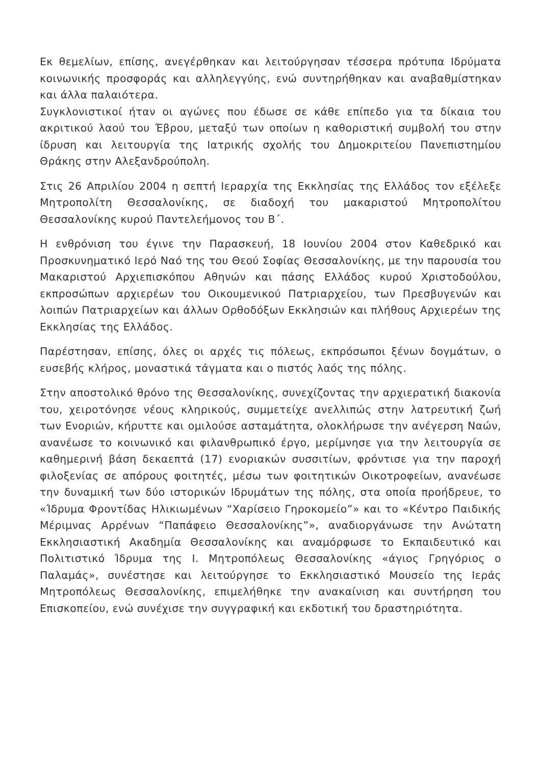Εκ θεμελίων, επίσης, ανεγέρθηκαν και λειτούργησαν τέσσερα πρότυπα Ιδρύματα κοινωνικής προσφοράς και αλληλεγγύης, ενώ συντηρήθηκαν και αναβαθμίστηκαν και άλλα παλαιότερα.
Συγκλονιστικοί ήταν οι αγώνες που έδωσε σε κάθε επίπεδο για τα δίκαια του ακριτικού λαού του Έβρου, μεταξύ των οποίων η καθοριστική συμβολή του στην ίδρυση και λειτουργία της Ιατρικής σχολής του Δημοκριτείου Πανεπιστημίου Θράκης στην Αλεξανδρούπολη.
Στις 26 Απριλίου 2004 η σεπτή Ιεραρχία της Εκκλησίας της Ελλάδος τον εξέλεξε Μητροπολίτη Θεσσαλονίκης, σε διαδοχή του μακαριστού Μητροπολίτου Θεσσαλονίκης κυρού Παντελεήμονος του Β΄.
Η ενθρόνιση του έγινε την Παρασκευή, 18 Ιουνίου 2004 στον Καθεδρικό και Προσκυνηματικό Ιερό Ναό της του Θεού Σοφίας Θεσσαλονίκης, με την παρουσία του Μακαριστού Αρχιεπισκόπου Αθηνών και πάσης Ελλάδος κυρού Χριστοδούλου, εκπροσώπων αρχιερέων του Οικουμενικού Πατριαρχείου, των Πρεσβυγενών και λοιπών Πατριαρχείων και άλλων Ορθοδόξων Εκκλησιών και πλήθους Αρχιερέων της Εκκλησίας της Ελλάδος.
Παρέστησαν, επίσης, όλες οι αρχές τις πόλεως, εκπρόσωποι ξένων δογμάτων, ο ευσεβής κλήρος, μοναστικά τάγματα και ο πιστός λαός της πόλης.
Στην αποστολικό θρόνο της Θεσσαλονίκης, συνεχίζοντας την αρχιερατική διακονία του, χειροτόνησε νέους κληρικούς, συμμετείχε ανελλιπώς στην λατρευτική ζωή των Ενοριών, κήρυττε και ομιλούσε ασταμάτητα, ολοκλήρωσε την ανέγερση Ναών, ανανέωσε το κοινωνικό και φιλανθρωπικό έργο, μερίμνησε για την λειτουργία σε καθημερινή βάση δεκαεπτά (17) ενοριακών συσσιτίων, φρόντισε για την παροχή φιλοξενίας σε απόρους φοιτητές, μέσω των φοιτητικών Οικοτροφείων, ανανέωσε την δυναμική των δύο ιστορικών Ιδρυμάτων της πόλης, στα οποία προήδρευε, το «Ίδρυμα Φροντίδας Ηλικιωμένων “Χαρίσειο Γηροκομείο”» και το «Κέντρο Παιδικής Μέριμνας Αρρένων “Παπάφειο Θεσσαλονίκης”», αναδιοργάνωσε την Ανώτατη Εκκλησιαστική Ακαδημία Θεσσαλονίκης και αναμόρφωσε το Εκπαιδευτικό και Πολιτιστικό Ίδρυμα της Ι. Μητροπόλεως Θεσσαλονίκης «άγιος Γρηγόριος ο Παλαμάς», συνέστησε και λειτούργησε το Εκκλησιαστικό Μουσείο της Ιεράς Μητροπόλεως Θεσσαλονίκης, επιμελήθηκε την ανακαίνιση και συντήρηση του Επισκοπείου, ενώ συνέχισε την συγγραφική και εκδοτική του δραστηριότητα.